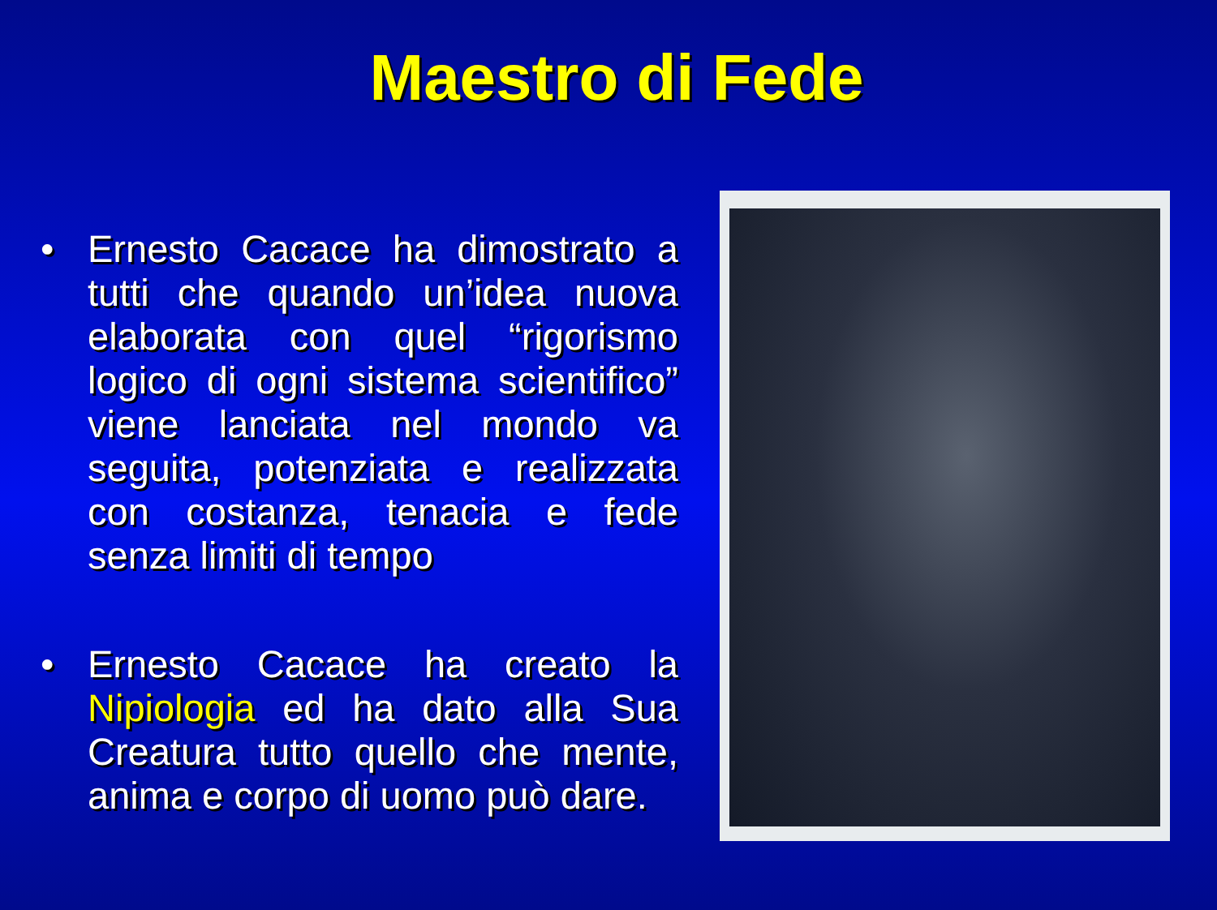Maestro di Fede
• Ernesto Cacace ha dimostrato a tutti che quando un’idea nuova elaborata con quel “rigorismo logico di ogni sistema scientifico” viene lanciata nel mondo va seguita, potenziata e realizzata con costanza, tenacia e fede senza limiti di tempo
• Ernesto Cacace ha creato la Nipiologia ed ha dato alla Sua Creatura tutto quello che mente, anima e corpo di uomo può dare.